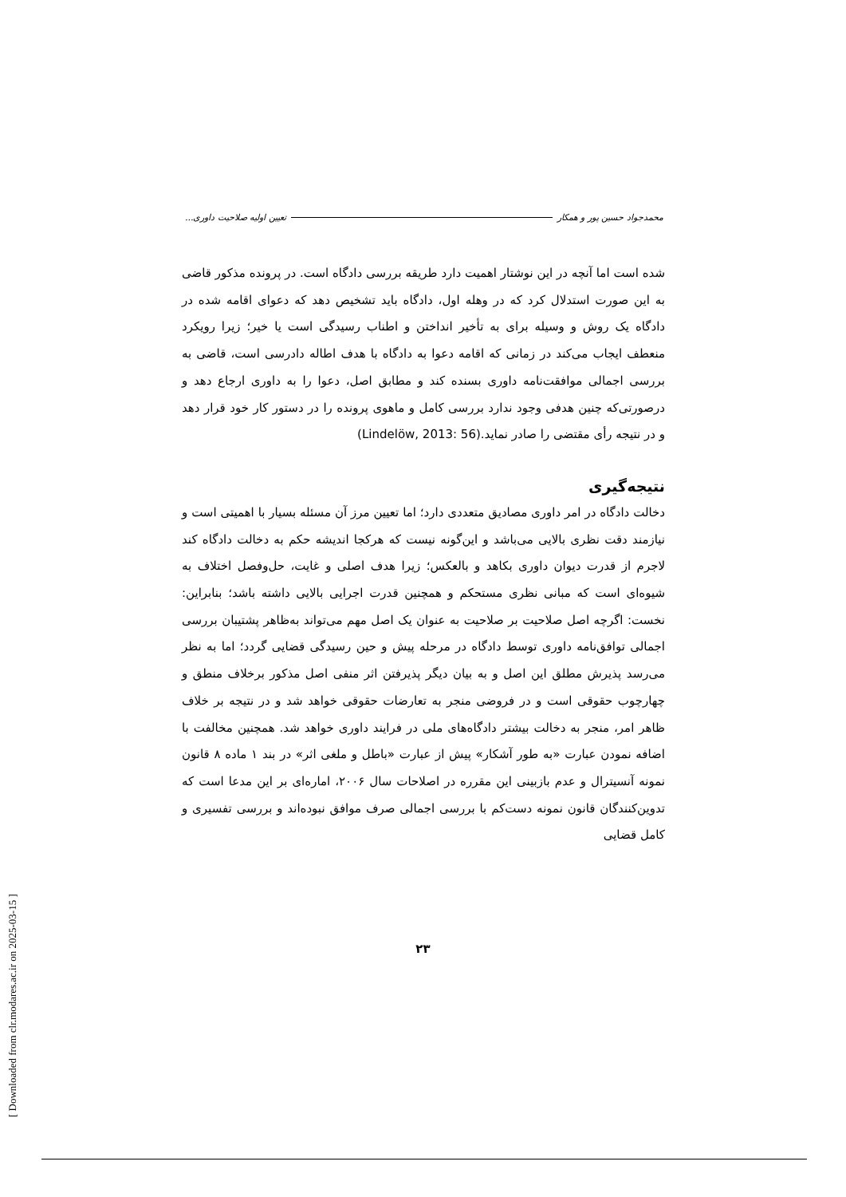محمدجواد حسین پور و همکار تعیین اولیه صلاحیت داوری...
شده است اما آنچه در این نوشتار اهمیت دارد طریقه بررسی دادگاه است. در پرونده مذکور قاضی به این صورت استدلال کرد که در وهله اول، دادگاه باید تشخیص دهد که دعوای اقامه شده در دادگاه یک روش و وسیله برای به تأخیر انداختن و اطناب رسیدگی است یا خیر؛ زیرا رویکرد منعطف ایجاب می‌کند در زمانی که اقامه دعوا به دادگاه با هدف اطاله دادرسی است، قاضی به بررسی اجمالی موافقت‌نامه داوری بسنده کند و مطابق اصل، دعوا را به داوری ارجاع دهد و درصورتی‌که چنین هدفی وجود ندارد بررسی کامل و ماهوی پرونده را در دستور کار خود قرار دهد و در نتیجه رأی مقتضی را صادر نماید.(Lindelöw, 2013: 56)
نتیجه‌گیری
دخالت دادگاه در امر داوری مصادیق متعددی دارد؛ اما تعیین مرز آن مسئله بسیار با اهمیتی است و نیازمند دقت نظری بالایی می‌باشد و این‌گونه نیست که هرکجا اندیشه حکم به دخالت دادگاه کند لاجرم از قدرت دیوان داوری بکاهد و بالعکس؛ زیرا هدف اصلی و غایت، حل‌وفصل اختلاف به شیوه‌ای است که مبانی نظری مستحکم و همچنین قدرت اجرایی بالایی داشته باشد؛ بنابراین: نخست: اگرچه اصل صلاحیت بر صلاحیت به عنوان یک اصل مهم می‌تواند به‌ظاهر پشتیبان بررسی اجمالی توافق‌نامه داوری توسط دادگاه در مرحله پیش و حین رسیدگی قضایی گردد؛ اما به نظر می‌رسد پذیرش مطلق این اصل و به بیان دیگر پذیرفتن اثر منفی اصل مذکور برخلاف منطق و چهارچوب حقوقی است و در فروضی منجر به تعارضات حقوقی خواهد شد و در نتیجه بر خلاف ظاهر امر، منجر به دخالت بیشتر دادگاه‌های ملی در فرایند داوری خواهد شد. همچنین مخالفت با اضافه نمودن عبارت «به طور آشکار» پیش از عبارت «باطل و ملغی اثر» در بند ۱ ماده ۸ قانون نمونه آنسیترال و عدم بازبینی این مقرره در اصلاحات سال ۲۰۰۶، اماره‌ای بر این مدعا است که تدوین‌کنندگان قانون نمونه دست‌کم با بررسی اجمالی صرف موافق نبوده‌اند و بررسی تفسیری و کامل قضایی
۲۳
[ Downloaded from clr.modares.ac.ir on 2025-03-15 ]